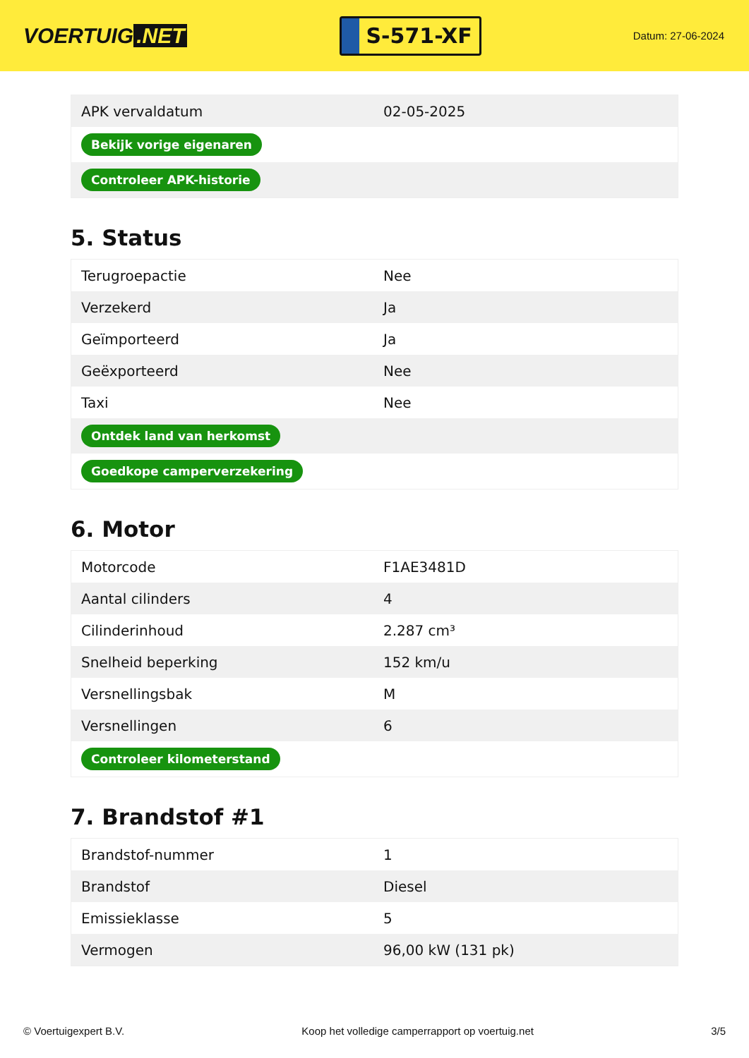VOERTUIG.NET
S-571-XF
Datum: 27-06-2024
| APK vervaldatum | 02-05-2025 |
| Bekijk vorige eigenaren | |
| Controleer APK-historie | |
5. Status
| Terugroepactie | Nee |
| Verzekerd | Ja |
| Geïmporteerd | Ja |
| Geëxporteerd | Nee |
| Taxi | Nee |
| Ontdek land van herkomst | |
| Goedkope camperverzekering | |
6. Motor
| Motorcode | F1AE3481D |
| Aantal cilinders | 4 |
| Cilinderinhoud | 2.287 cm³ |
| Snelheid beperking | 152 km/u |
| Versnellingsbak | M |
| Versnellingen | 6 |
| Controleer kilometerstand | |
7. Brandstof #1
| Brandstof-nummer | 1 |
| Brandstof | Diesel |
| Emissieklasse | 5 |
| Vermogen | 96,00 kW (131 pk) |
© Voertuigexpert B.V. Koop het volledige camperrapport op voertuig.net 3/5